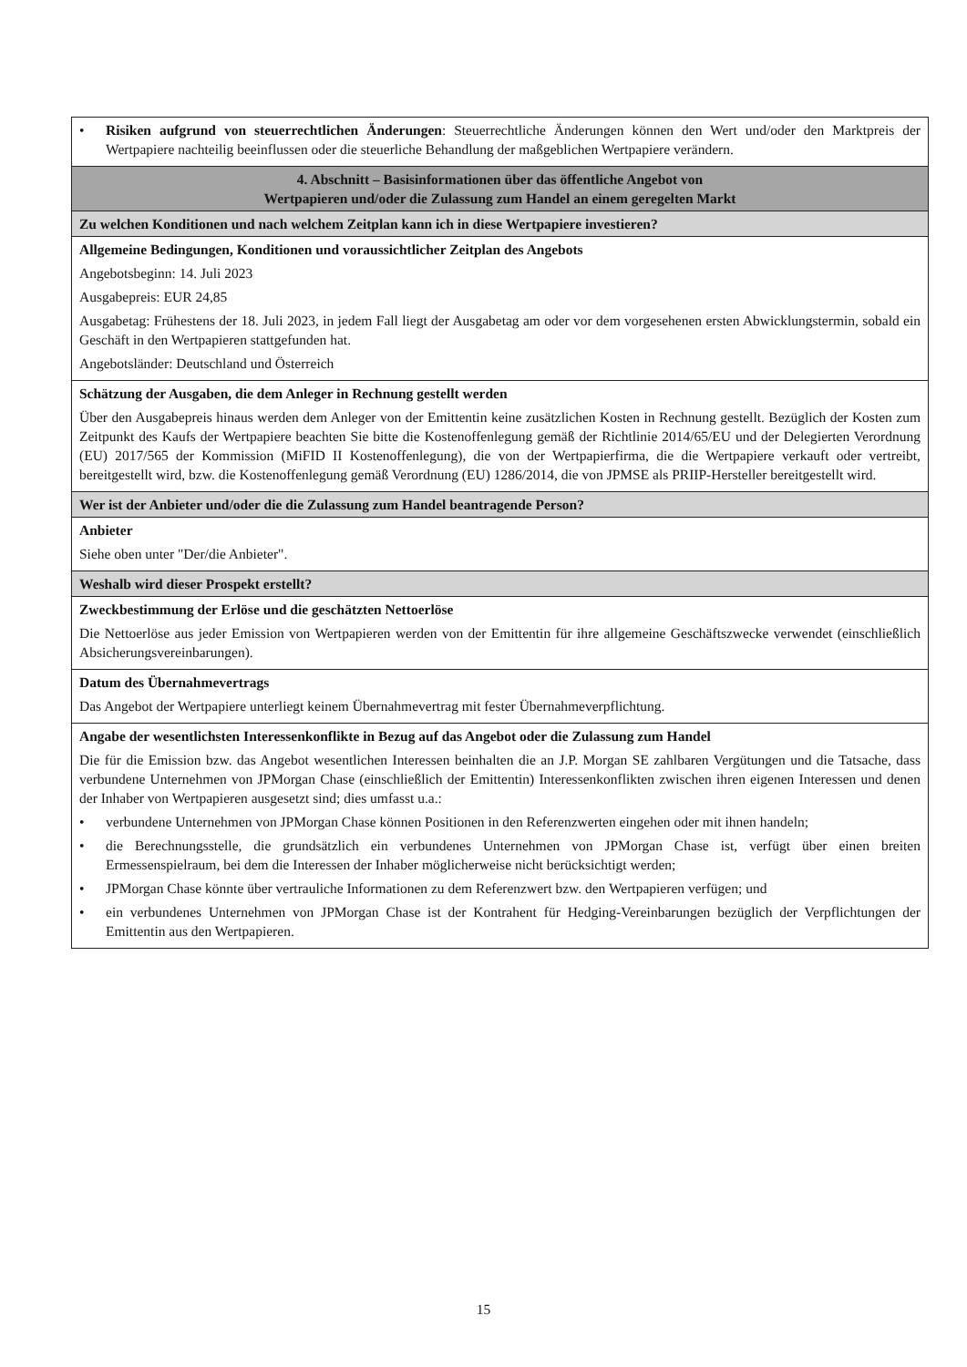| • Risiken aufgrund von steuerrechtlichen Änderungen : Steuerrechtliche Änderungen können den Wert und/oder den Marktpreis der Wertpapiere nachteilig beeinflussen oder die steuerliche Behandlung der maßgeblichen Wertpapiere verändern. |
| 4. Abschnitt – Basisinformationen über das öffentliche Angebot von Wertpapieren und/oder die Zulassung zum Handel an einem geregelten Markt |
| Zu welchen Konditionen und nach welchem Zeitplan kann ich in diese Wertpapiere investieren? |
| Allgemeine Bedingungen, Konditionen und voraussichtlicher Zeitplan des Angebots Angebotsbeginn: 14. Juli 2023 Ausgabepreis: EUR 24,85 Ausgabetag: Frühestens der 18. Juli 2023, in jedem Fall liegt der Ausgabetag am oder vor dem vorgesehenen ersten Abwicklungstermin, sobald ein Geschäft in den Wertpapieren stattgefunden hat. Angebotsländer: Deutschland und Österreich |
| Schätzung der Ausgaben, die dem Anleger in Rechnung gestellt werden Über den Ausgabepreis hinaus werden dem Anleger von der Emittentin keine zusätzlichen Kosten in Rechnung gestellt. Bezüglich der Kosten zum Zeitpunkt des Kaufs der Wertpapiere beachten Sie bitte die Kostenoffenlegung gemäß der Richtlinie 2014/65/EU und der Delegierten Verordnung (EU) 2017/565 der Kommission (MiFID II Kostenoffenlegung), die von der Wertpapierfirma, die die Wertpapiere verkauft oder vertreibt, bereitgestellt wird, bzw. die Kostenoffenlegung gemäß Verordnung (EU) 1286/2014, die von JPMSE als PRIIP-Hersteller bereitgestellt wird. |
| Wer ist der Anbieter und/oder die die Zulassung zum Handel beantragende Person? |
| Anbieter Siehe oben unter "Der/die Anbieter". |
| Weshalb wird dieser Prospekt erstellt? |
| Zweckbestimmung der Erlöse und die geschätzten Nettoerlöse Die Nettoerlöse aus jeder Emission von Wertpapieren werden von der Emittentin für ihre allgemeine Geschäftszwecke verwendet (einschließlich Absicherungsvereinbarungen). |
| Datum des Übernahmevertrags Das Angebot der Wertpapiere unterliegt keinem Übernahmevertrag mit fester Übernahmeverpflichtung. |
| Angabe der wesentlichsten Interessenkonflikte in Bezug auf das Angebot oder die Zulassung zum Handel Die für die Emission bzw. das Angebot wesentlichen Interessen beinhalten die an J.P. Morgan SE zahlbaren Vergütungen und die Tatsache, dass verbundene Unternehmen von JPMorgan Chase (einschließlich der Emittentin) Interessenkonflikten zwischen ihren eigenen Interessen und denen der Inhaber von Wertpapieren ausgesetzt sind; dies umfasst u.a.: • verbundene Unternehmen von JPMorgan Chase können Positionen in den Referenzwerten eingehen oder mit ihnen handeln; • die Berechnungsstelle, die grundsätzlich ein verbundenes Unternehmen von JPMorgan Chase ist, verfügt über einen breiten Ermessenspielraum, bei dem die Interessen der Inhaber möglicherweise nicht berücksichtigt werden; • JPMorgan Chase könnte über vertrauliche Informationen zu dem Referenzwert bzw. den Wertpapieren verfügen; und • ein verbundenes Unternehmen von JPMorgan Chase ist der Kontrahent für Hedging-Vereinbarungen bezüglich der Verpflichtungen der Emittentin aus den Wertpapieren. |
15